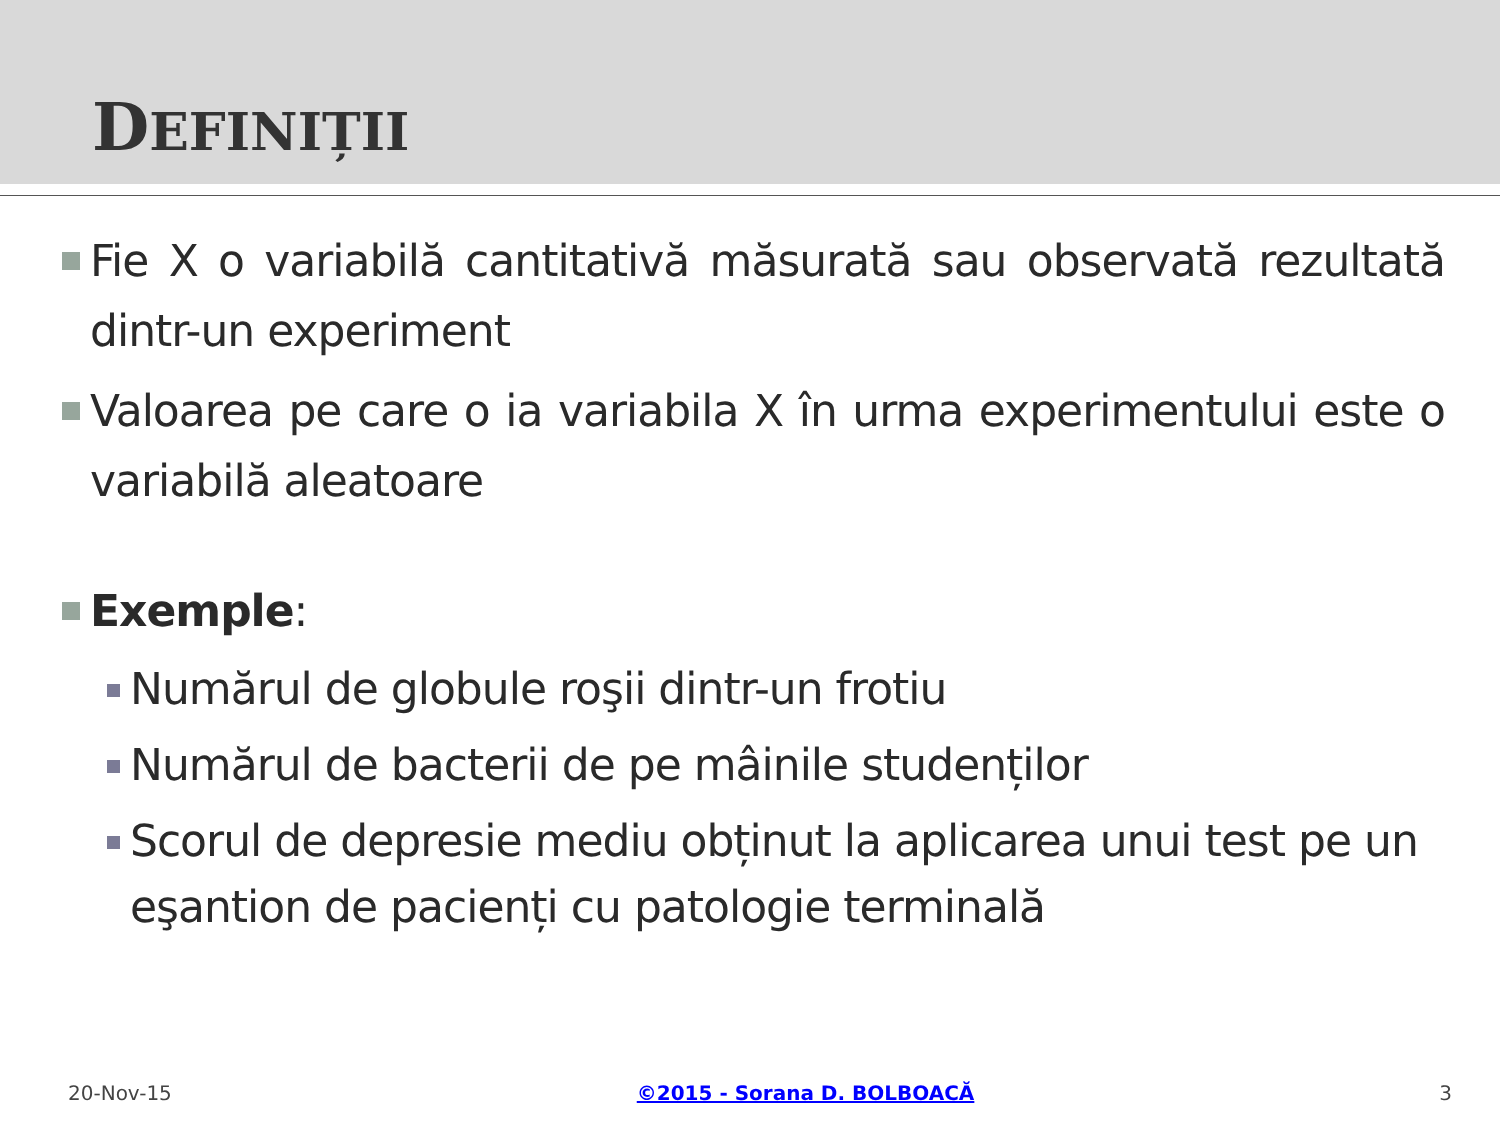DEFINIȚII
Fie X o variabilă cantitativă măsurată sau observată rezultată dintr-un experiment
Valoarea pe care o ia variabila X în urma experimentului este o variabilă aleatoare
Exemple:
Numărul de globule roşii dintr-un frotiu
Numărul de bacterii de pe mâinile studenților
Scorul de depresie mediu obținut la aplicarea unui test pe un eşantion de pacienți cu patologie terminală
20-Nov-15 ©2015 - Sorana D. BOLBOACĂ 3